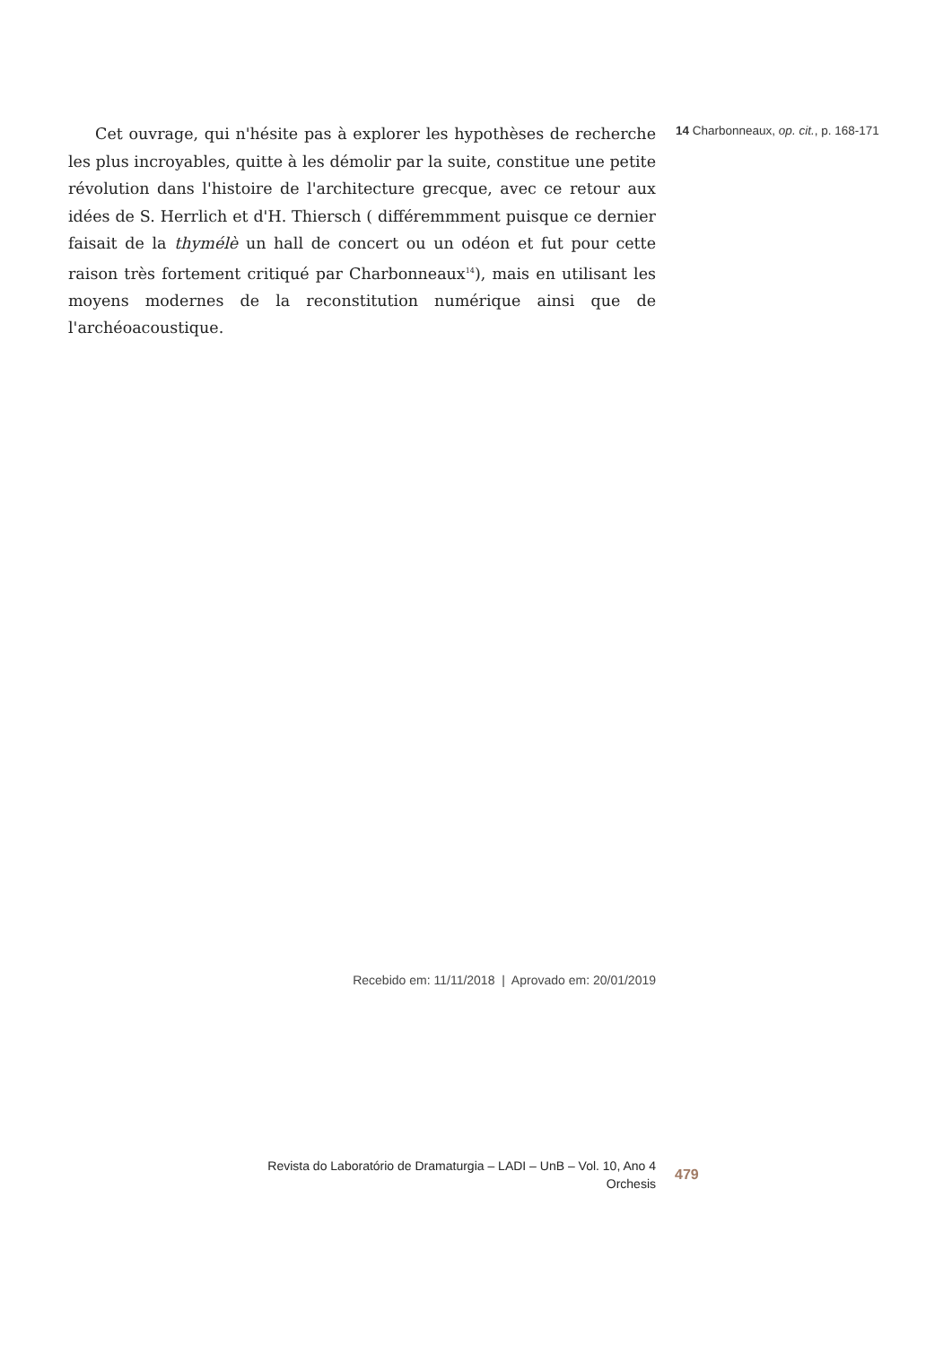Cet ouvrage, qui n'hésite pas à explorer les hypothèses de recherche les plus incroyables, quitte à les démolir par la suite, constitue une petite révolution dans l'histoire de l'architecture grecque, avec ce retour aux idées de S. Herrlich et d'H. Thiersch ( différemmment puisque ce dernier faisait de la thymélè un hall de concert ou un odéon et fut pour cette raison très fortement critiqué par Charbonneaux<sup>14</sup>), mais en utilisant les moyens modernes de la reconstitution numérique ainsi que de l'archéoacoustique.
14 Charbonneaux, op. cit., p. 168-171
Recebido em: 11/11/2018 | Aprovado em: 20/01/2019
Revista do Laboratório de Dramaturgia – LADI – UnB – Vol. 10, Ano 4
Orchesis
479